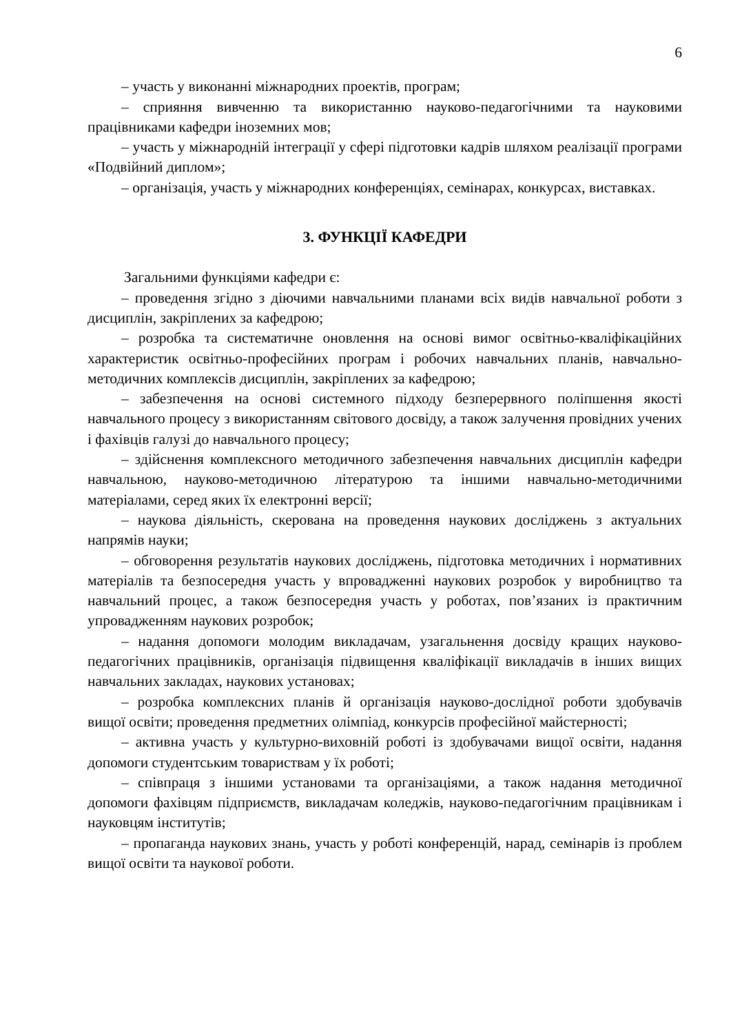6
– участь у виконанні міжнародних проектів, програм;
– сприяння вивченню та використанню науково-педагогічними та науковими працівниками кафедри іноземних мов;
– участь у міжнародній інтеграції у сфері підготовки кадрів шляхом реалізації програми «Подвійний диплом»;
– організація, участь у міжнародних конференціях, семінарах, конкурсах, виставках.
3. ФУНКЦІЇ КАФЕДРИ
Загальними функціями кафедри є:
– проведення згідно з діючими навчальними планами всіх видів навчальної роботи з дисциплін, закріплених за кафедрою;
– розробка та систематичне оновлення на основі вимог освітньо-кваліфікаційних характеристик освітньо-професійних програм і робочих навчальних планів, навчально-методичних комплексів дисциплін, закріплених за кафедрою;
– забезпечення на основі системного підходу безперервного поліпшення якості навчального процесу з використанням світового досвіду, а також залучення провідних учених і фахівців галузі до навчального процесу;
– здійснення комплексного методичного забезпечення навчальних дисциплін кафедри навчальною, науково-методичною літературою та іншими навчально-методичними матеріалами, серед яких їх електронні версії;
– наукова діяльність, скерована на проведення наукових досліджень з актуальних напрямів науки;
– обговорення результатів наукових досліджень, підготовка методичних і нормативних матеріалів та безпосередня участь у впровадженні наукових розробок у виробництво та навчальний процес, а також безпосередня участь у роботах, пов’язаних із практичним упровадженням наукових розробок;
– надання допомоги молодим викладачам, узагальнення досвіду кращих науково-педагогічних працівників, організація підвищення кваліфікації викладачів в інших вищих навчальних закладах, наукових установах;
– розробка комплексних планів й організація науково-дослідної роботи здобувачів вищої освіти; проведення предметних олімпіад, конкурсів професійної майстерності;
– активна участь у культурно-виховній роботі із здобувачами вищої освіти, надання допомоги студентським товариствам у їх роботі;
– співпраця з іншими установами та організаціями, а також надання методичної допомоги фахівцям підприємств, викладачам коледжів, науково-педагогічним працівникам і науковцям інститутів;
– пропаганда наукових знань, участь у роботі конференцій, нарад, семінарів із проблем вищої освіти та наукової роботи.